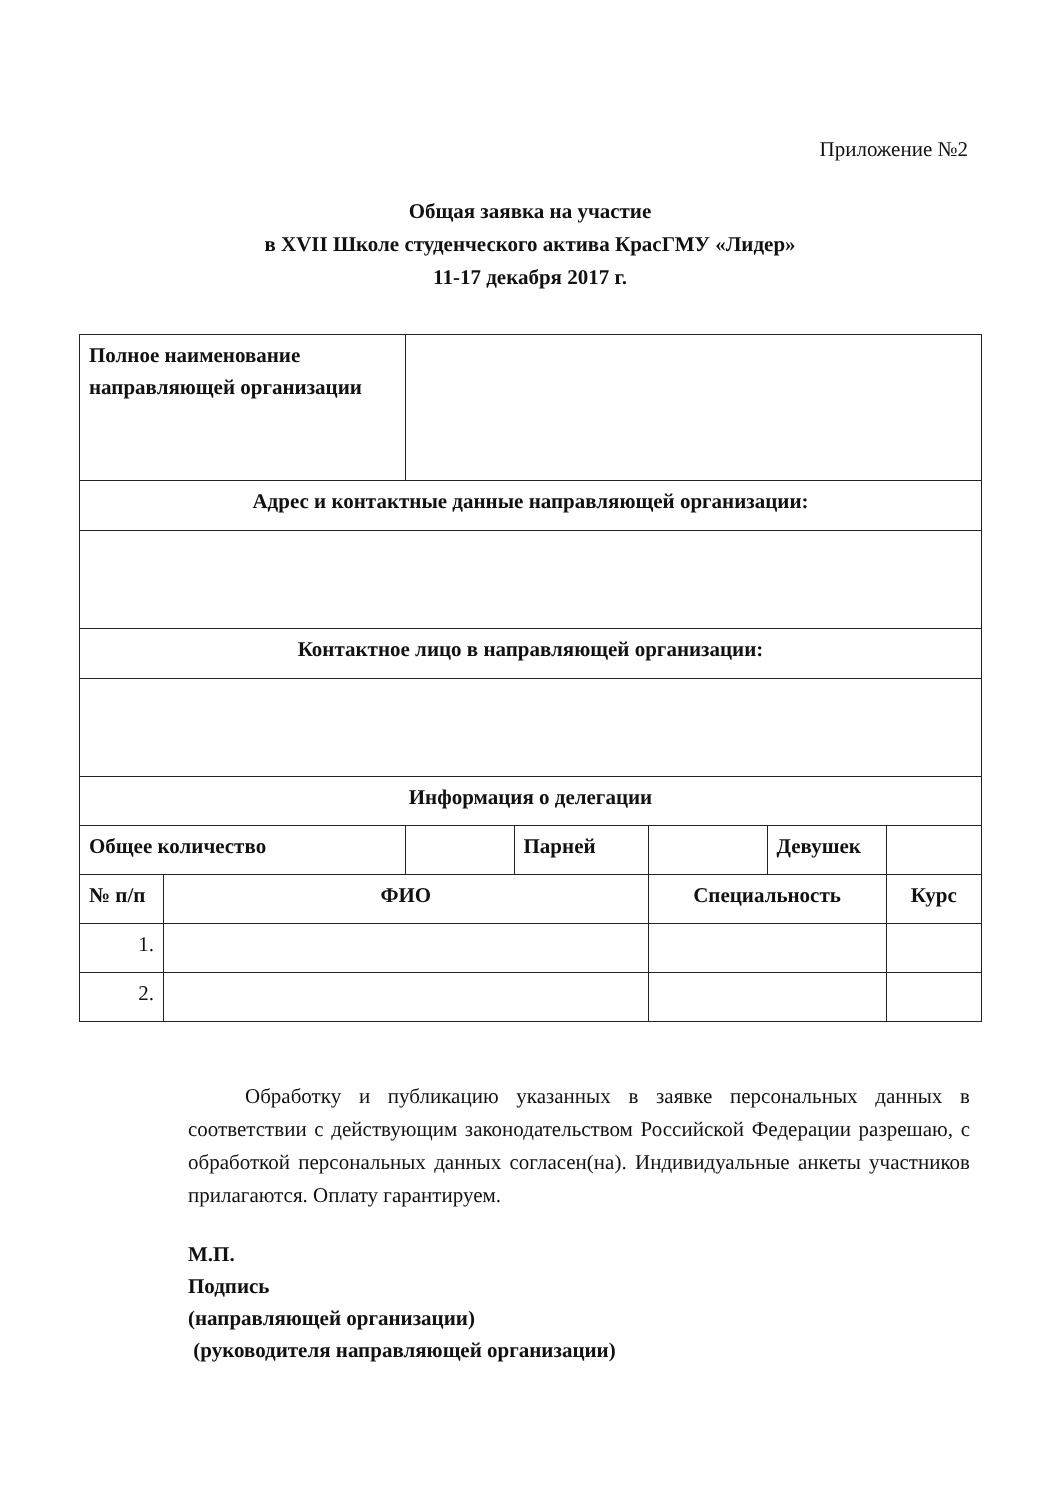Приложение №2
Общая заявка на участие
в XVII Школе студенческого актива КрасГМУ «Лидер»
11-17 декабря 2017 г.
| Полное наименование направляющей организации | | | | | | |
| Адрес и контактные данные направляющей организации: | | | | | | |
| Контактное лицо в направляющей организации: | | | | | | |
| Информация о делегации | | | | | | |
| Общее количество | | | Парней | | Девушек | |
| № п/п | ФИО | | | Специальность | | Курс |
| 1. | | | | | | |
| 2. | | | | | | |
Обработку и публикацию указанных в заявке персональных данных в соответствии с действующим законодательством Российской Федерации разрешаю, с обработкой персональных данных согласен(на). Индивидуальные анкеты участников прилагаются. Оплату гарантируем.
М.П.
Подпись
(направляющей организации)
(руководителя направляющей организации)